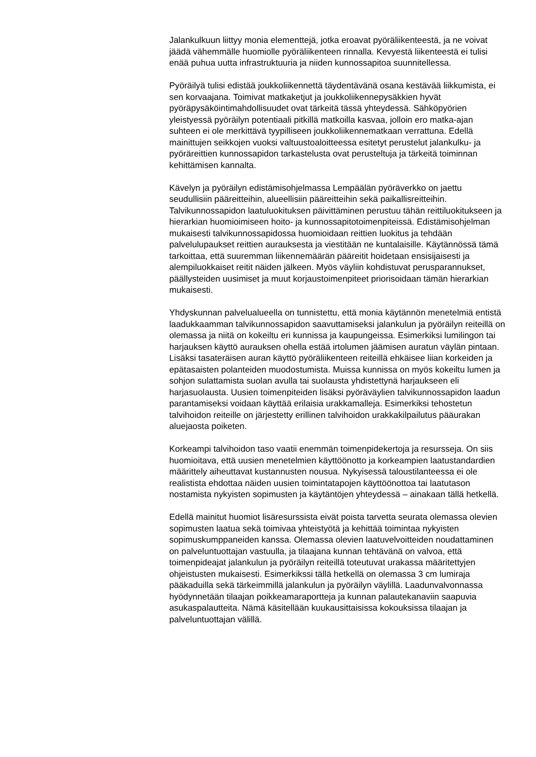Jalankulkuun liittyy monia elementtejä, jotka eroavat pyöräliikenteestä, ja ne voivat jäädä vähemmälle huomiolle pyöräliikenteen rinnalla. Kevyestä liikenteestä ei tulisi enää puhua uutta infrastruktuuria ja niiden kunnossapitoa suunnitellessa.
Pyöräilyä tulisi edistää joukkoliikennettä täydentävänä osana kestävää liikkumista, ei sen korvaajana. Toimivat matkaketjut ja joukkoliikennepysäkkien hyvät pyöräpysäköintimahdollisuudet ovat tärkeitä tässä yhteydessä. Sähköpyörien yleistyessä pyöräilyn potentiaali pitkillä matkoilla kasvaa, jolloin ero matka-ajan suhteen ei ole merkittävä tyypilliseen joukkoliikennematkaan verrattuna. Edellä mainittujen seikkojen vuoksi valtuustoaloitteessa esitetyt perustelut jalankulku- ja pyöräreittien kunnossapidon tarkastelusta ovat perusteltuja ja tärkeitä toiminnan kehittämisen kannalta.
Kävelyn ja pyöräilyn edistämisohjelmassa Lempäälän pyöräverkko on jaettu seudullisiin pääreitteihin, alueellisiin pääreitteihin sekä paikallisreitteihin. Talvikunnossapidon laatuluokituksen päivittäminen perustuu tähän reittiluokitukseen ja hierarkian huomioimiseen hoito- ja kunnossapitotoimenpiteissä. Edistämisohjelman mukaisesti talvikunnossapidossa huomioidaan reittien luokitus ja tehdään palvelulupaukset reittien aurauksesta ja viestitään ne kuntalaisille. Käytännössä tämä tarkoittaa, että suuremman liikennemäärän pääreitit hoidetaan ensisijaisesti ja alempiluokkaiset reitit näiden jälkeen. Myös väyliin kohdistuvat perusparannukset, päällysteiden uusimiset ja muut korjaustoimenpiteet priorisoidaan tämän hierarkian mukaisesti.
Yhdyskunnan palvelualueella on tunnistettu, että monia käytännön menetelmiä entistä laadukkaamman talvikunnossapidon saavuttamiseksi jalankulun ja pyöräilyn reiteillä on olemassa ja niitä on kokeiltu eri kunnissa ja kaupungeissa. Esimerkiksi lumilingon tai harjauksen käyttö aurauksen ohella estää irtolumen jäämisen auratun väylän pintaan. Lisäksi tasateräisen auran käyttö pyöräliikenteen reiteillä ehkäisee liian korkeiden ja epätasaisten polanteiden muodostumista. Muissa kunnissa on myös kokeiltu lumen ja sohjon sulattamista suolan avulla tai suolausta yhdistettynä harjaukseen eli harjasuolausta. Uusien toimenpiteiden lisäksi pyöräväylien talvikunnossapidon laadun parantamiseksi voidaan käyttää erilaisia urakkamalleja. Esimerkiksi tehostetun talvihoidon reiteille on järjestetty erillinen talvihoidon urakkakilpailutus pääurakan aluejaosta poiketen.
Korkeampi talvihoidon taso vaatii enemmän toimenpidekertoja ja resursseja. On siis huomioitava, että uusien menetelmien käyttöönotto ja korkeampien laatustandardien määrittely aiheuttavat kustannusten nousua. Nykyisessä taloustilanteessa ei ole realistista ehdottaa näiden uusien toimintatapojen käyttöönottoa tai laatutason nostamista nykyisten sopimusten ja käytäntöjen yhteydessä – ainakaan tällä hetkellä.
Edellä mainitut huomiot lisäresurssista eivät poista tarvetta seurata olemassa olevien sopimusten laatua sekä toimivaa yhteistyötä ja kehittää toimintaa nykyisten sopimuskumppaneiden kanssa. Olemassa olevien laatuvelvoitteiden noudattaminen on palveluntuottajan vastuulla, ja tilaajana kunnan tehtävänä on valvoa, että toimenpideajat jalankulun ja pyöräilyn reiteillä toteutuvat urakassa määritettyjen ohjeistusten mukaisesti. Esimerkikssi tällä hetkellä on olemassa 3 cm lumiraja pääkaduilla sekä tärkeimmillä jalankulun ja pyöräilyn väylillä. Laadunvalvonnassa hyödynnetään tilaajan poikkeamaraportteja ja kunnan palautekanaviin saapuvia asukaspalautteita. Nämä käsitellään kuukausittaisissa kokouksissa tilaajan ja palveluntuottajan välillä.